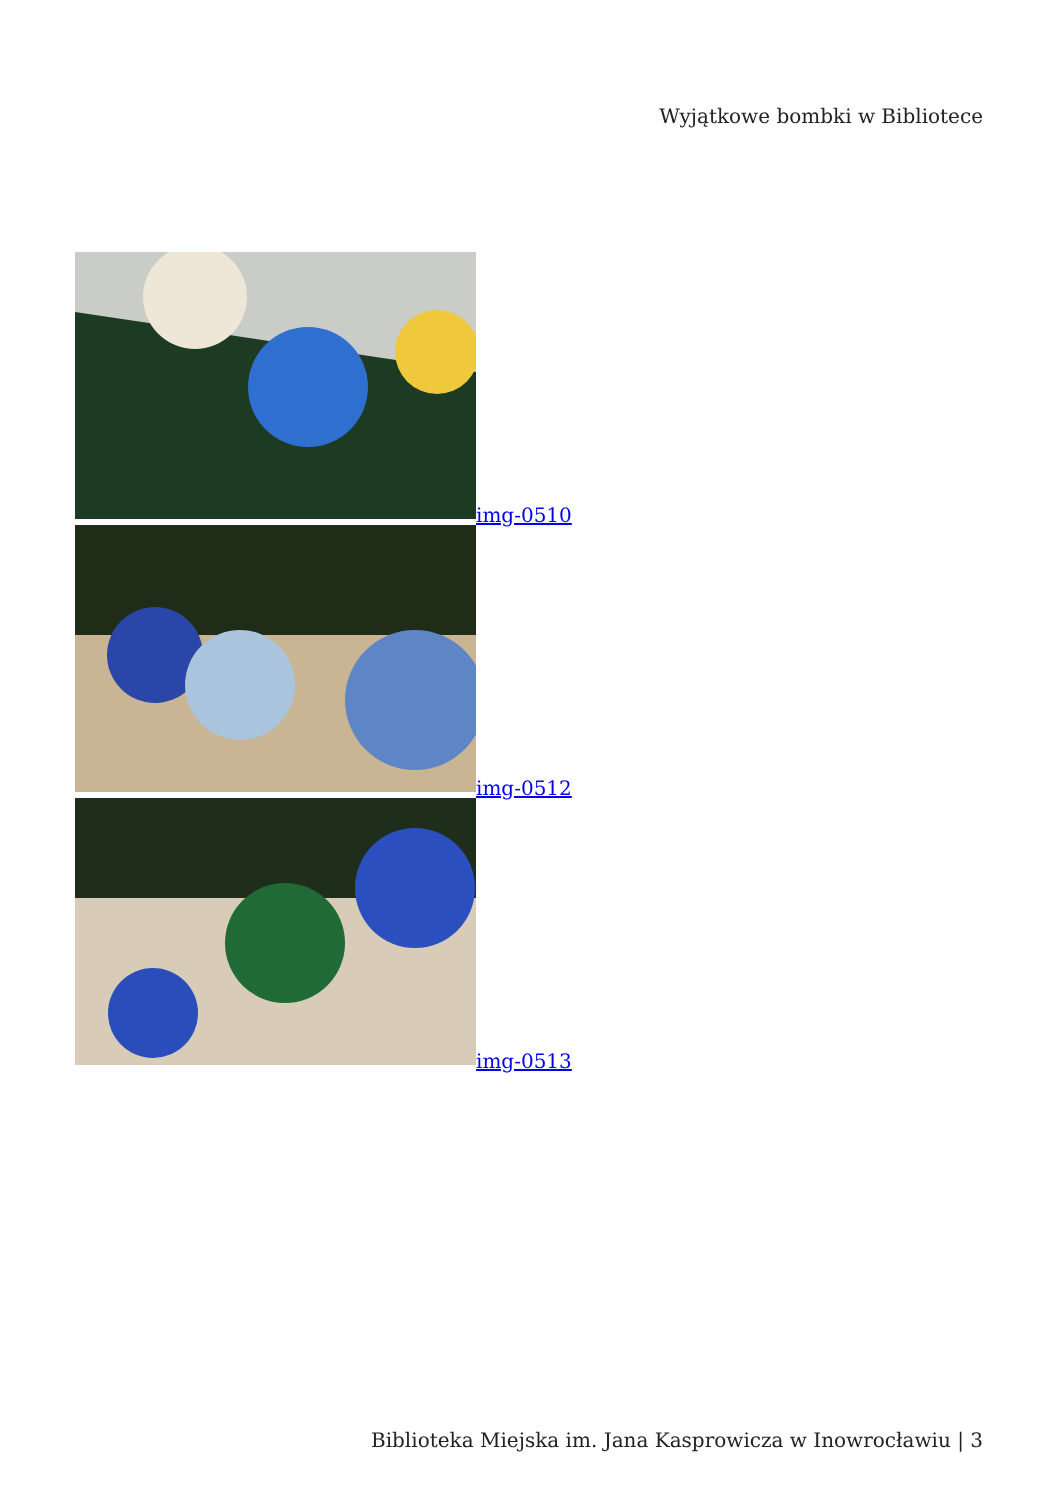Wyjątkowe bombki w Bibliotece
img-0510
img-0512
img-0513
Biblioteka Miejska im. Jana Kasprowicza w Inowrocławiu | 3